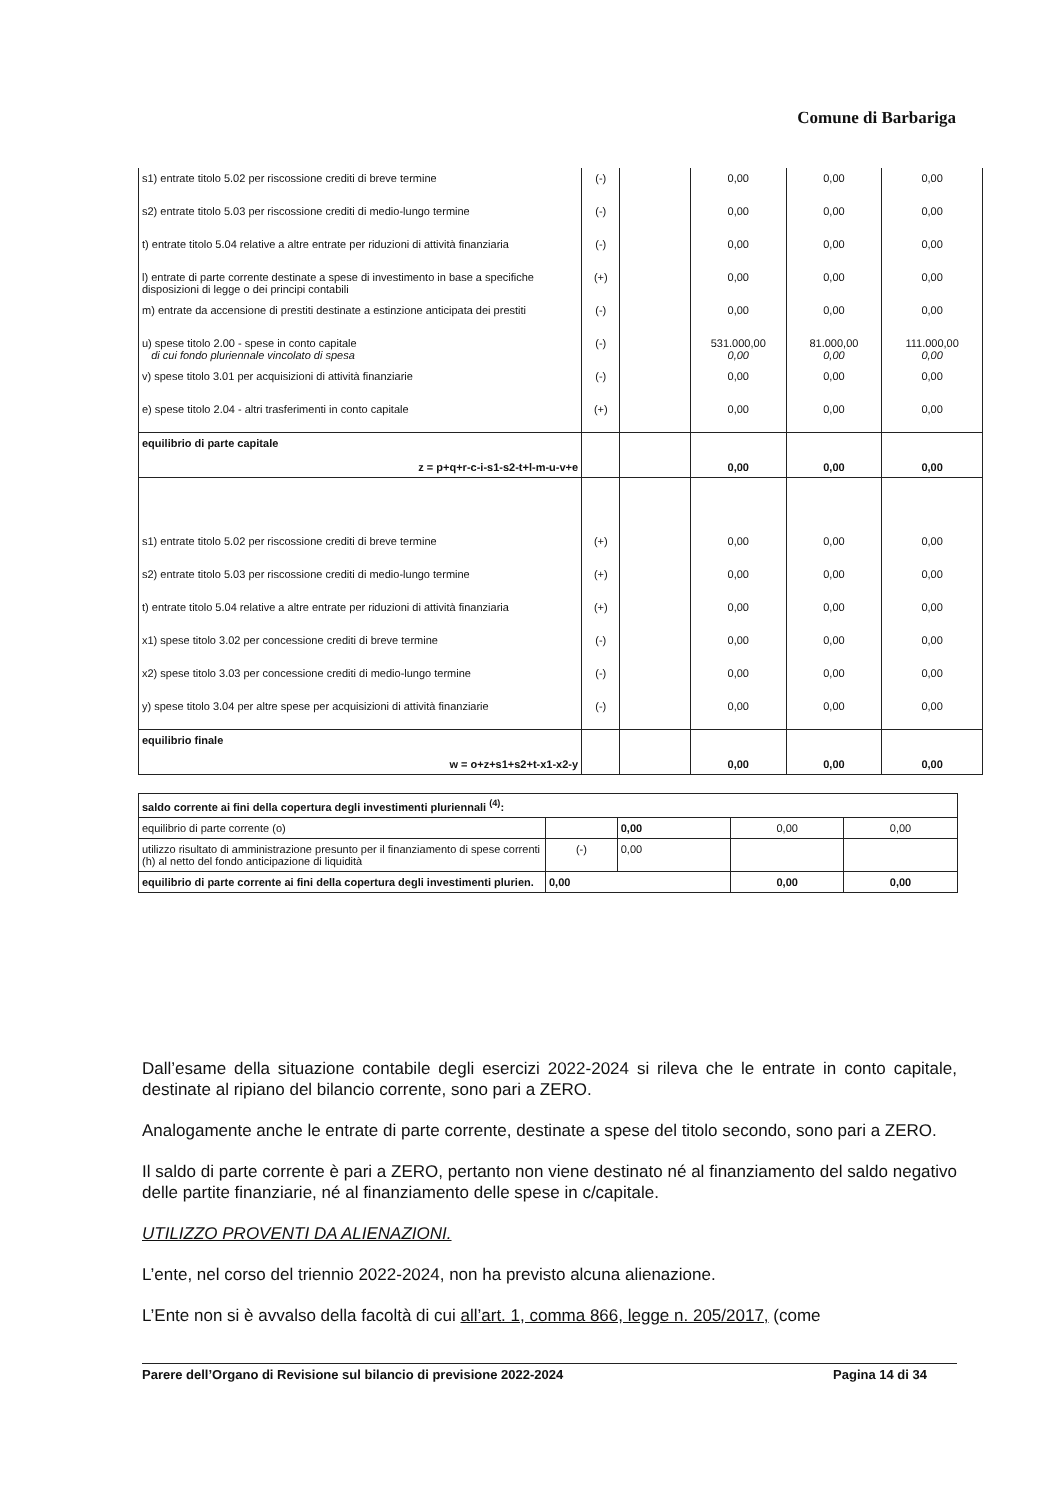Comune di Barbariga
| s1) entrate titolo 5.02 per riscossione crediti di breve termine | (-) | | 0,00 | 0,00 | 0,00 |
| s2) entrate titolo 5.03 per riscossione crediti di medio-lungo termine | (-) | | 0,00 | 0,00 | 0,00 |
| t) entrate titolo 5.04 relative a altre entrate per riduzioni di attività finanziaria | (-) | | 0,00 | 0,00 | 0,00 |
| l) entrate di parte corrente destinate a spese di investimento in base a specifiche disposizioni di legge o dei principi contabili | (+) | | 0,00 | 0,00 | 0,00 |
| m) entrate da accensione di prestiti destinate a estinzione anticipata dei prestiti | (-) | | 0,00 | 0,00 | 0,00 |
| u) spese titolo 2.00 - spese in conto capitale di cui fondo pluriennale vincolato di spesa | (-) | | 531.000,00 0,00 | 81.000,00 0,00 | 111.000,00 0,00 |
| v) spese titolo 3.01 per acquisizioni di attività finanziarie | (-) | | 0,00 | 0,00 | 0,00 |
| e) spese titolo 2.04 - altri trasferimenti in conto capitale | (+) | | 0,00 | 0,00 | 0,00 |
| equilibrio di parte capitale z = p+q+r-c-i-s1-s2-t+l-m-u-v+e | | | 0,00 | 0,00 | 0,00 |
| s1) entrate titolo 5.02 per riscossione crediti di breve termine | (+) | | 0,00 | 0,00 | 0,00 |
| s2) entrate titolo 5.03 per riscossione crediti di medio-lungo termine | (+) | | 0,00 | 0,00 | 0,00 |
| t) entrate titolo 5.04 relative a altre entrate per riduzioni di attività finanziaria | (+) | | 0,00 | 0,00 | 0,00 |
| x1) spese titolo 3.02 per concessione crediti di breve termine | (-) | | 0,00 | 0,00 | 0,00 |
| x2) spese titolo 3.03 per concessione crediti di medio-lungo termine | (-) | | 0,00 | 0,00 | 0,00 |
| y) spese titolo 3.04 per altre spese per acquisizioni di attività finanziarie | (-) | | 0,00 | 0,00 | 0,00 |
| equilibrio finale w = o+z+s1+s2+t-x1-x2-y | | | 0,00 | 0,00 | 0,00 |
| saldo corrente ai fini della copertura degli investimenti pluriennali <sup>(4)</sup>: | | | | |
| equilibrio di parte corrente (o) | | 0,00 | 0,00 | 0,00 |
| utilizzo risultato di amministrazione presunto per il finanziamento di spese correnti (h) al netto del fondo anticipazione di liquidità | (-) | 0,00 | | |
| equilibrio di parte corrente ai fini della copertura degli investimenti plurien. | 0,00 | | 0,00 | 0,00 |
Dall’esame della situazione contabile degli esercizi 2022-2024 si rileva che le entrate in conto capitale, destinate al ripiano del bilancio corrente, sono pari a ZERO.
Analogamente anche le entrate di parte corrente, destinate a spese del titolo secondo, sono pari a ZERO.
Il saldo di parte corrente è pari a ZERO, pertanto non viene destinato né al finanziamento del saldo negativo delle partite finanziarie, né al finanziamento delle spese in c/capitale.
UTILIZZO PROVENTI DA ALIENAZIONI.
L’ente, nel corso del triennio 2022-2024, non ha previsto alcuna alienazione.
L’Ente non si è avvalso della facoltà di cui all’art. 1, comma 866, legge n. 205/2017, (come
Parere dell’Organo di Revisione sul bilancio di previsione 2022-2024 Pagina 14 di 34